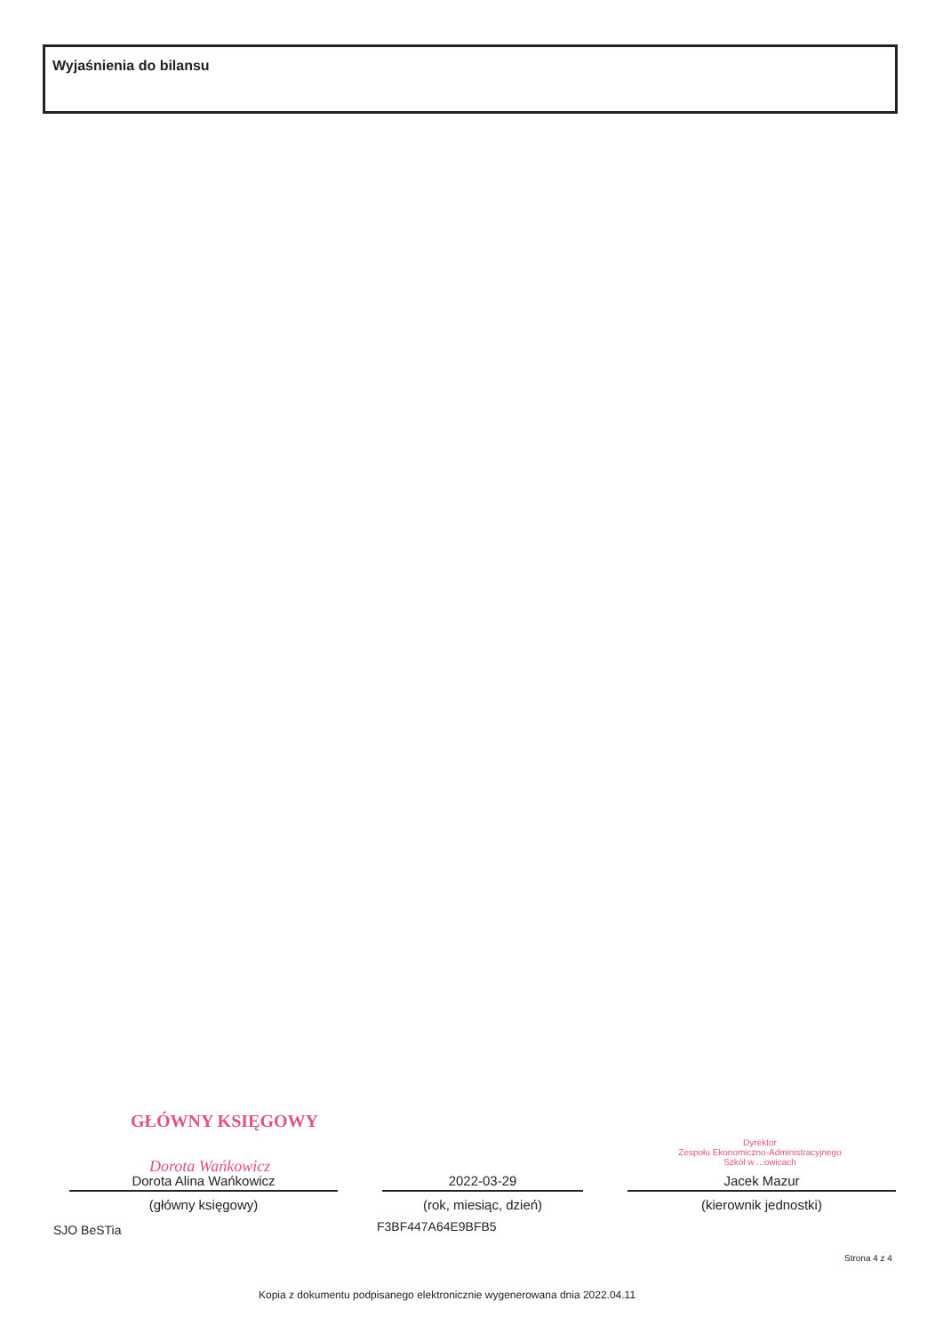Wyjaśnienia do bilansu
GŁÓWNY KSIĘGOWY
Dorota Wańkowicz
Dyrektor
Zespołu Ekonomiczno-Administracyjnego
Szkół w ...owicach
Dorota Alina Wańkowicz
(główny księgowy)
2022-03-29
(rok, miesiąc, dzień)
Jacek Mazur
(kierownik jednostki)
SJO BeSTia F3BF447A64E9BFB5
Strona 4 z 4
Kopia z dokumentu podpisanego elektronicznie wygenerowana dnia 2022.04.11